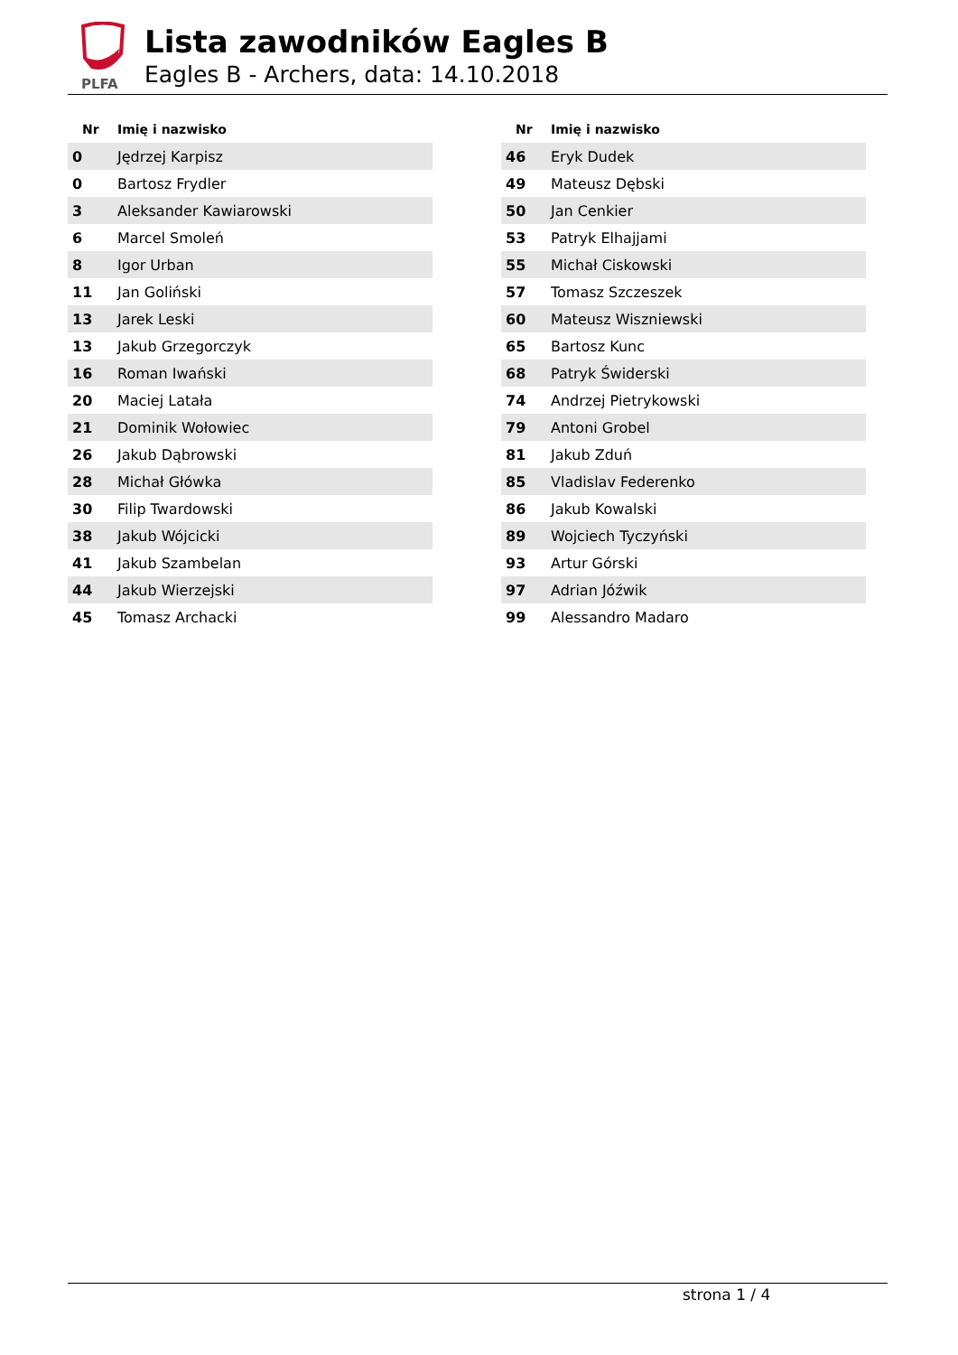PLFA
Lista zawodników Eagles B
Eagles B - Archers, data: 14.10.2018
| Nr | Imię i nazwisko |
| --- | --- |
| 0 | Jędrzej Karpisz |
| 0 | Bartosz Frydler |
| 3 | Aleksander Kawiarowski |
| 6 | Marcel Smoleń |
| 8 | Igor Urban |
| 11 | Jan Goliński |
| 13 | Jarek Leski |
| 13 | Jakub Grzegorczyk |
| 16 | Roman Iwański |
| 20 | Maciej Latała |
| 21 | Dominik Wołowiec |
| 26 | Jakub Dąbrowski |
| 28 | Michał Główka |
| 30 | Filip Twardowski |
| 38 | Jakub Wójcicki |
| 41 | Jakub Szambelan |
| 44 | Jakub Wierzejski |
| 45 | Tomasz Archacki |
| Nr | Imię i nazwisko |
| --- | --- |
| 46 | Eryk Dudek |
| 49 | Mateusz Dębski |
| 50 | Jan Cenkier |
| 53 | Patryk Elhajjami |
| 55 | Michał Ciskowski |
| 57 | Tomasz Szczeszek |
| 60 | Mateusz Wiszniewski |
| 65 | Bartosz Kunc |
| 68 | Patryk Świderski |
| 74 | Andrzej Pietrykowski |
| 79 | Antoni Grobel |
| 81 | Jakub Zduń |
| 85 | Vladislav Federenko |
| 86 | Jakub Kowalski |
| 89 | Wojciech Tyczyński |
| 93 | Artur Górski |
| 97 | Adrian Jóźwik |
| 99 | Alessandro Madaro |
strona 1 / 4